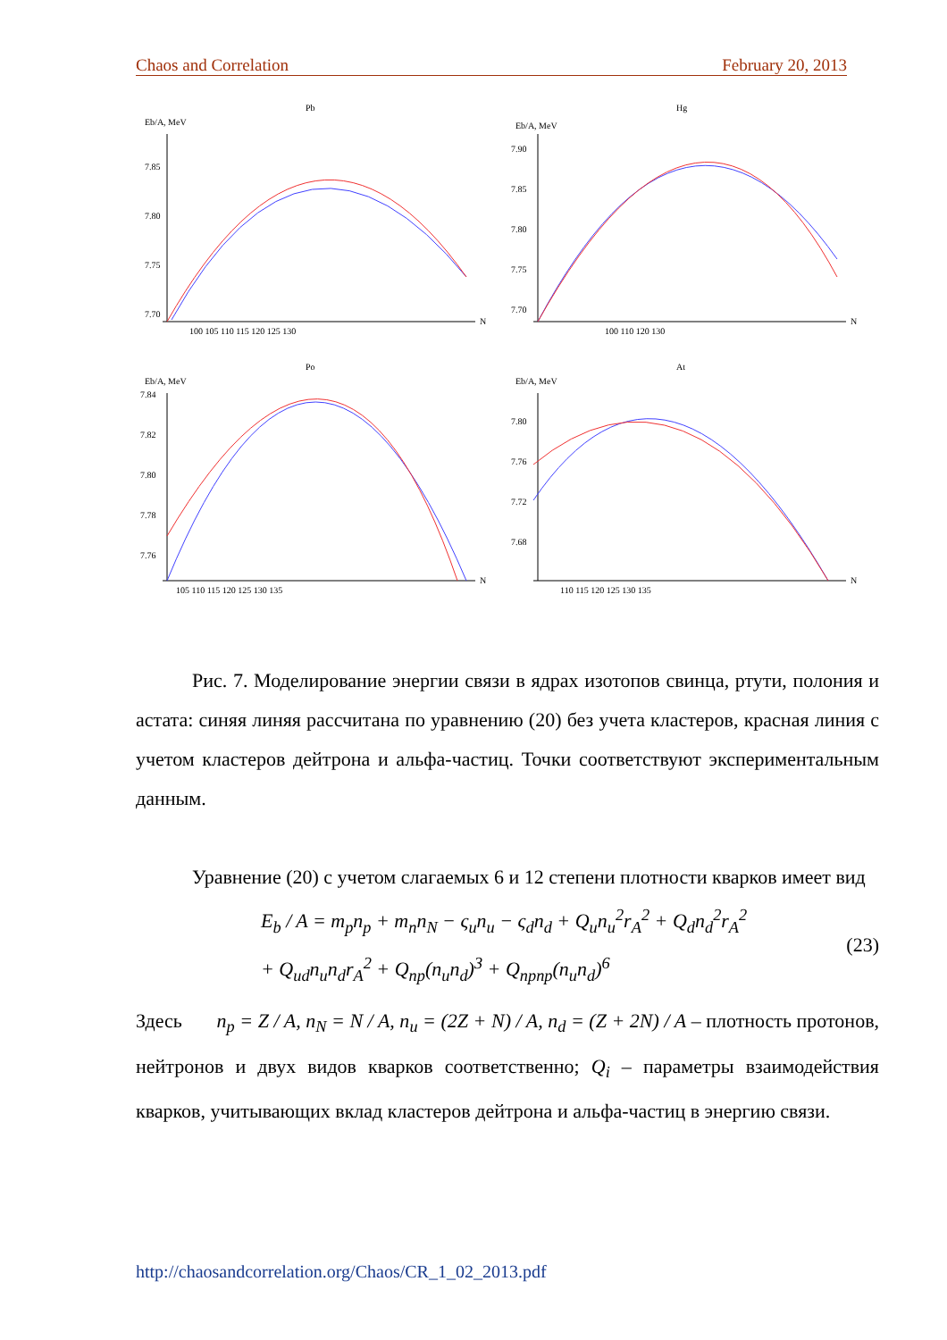Chaos and Correlation February 20, 2013
Pb
Eb/A, MeV
N
7.85
7.80
7.75
7.70
100 105 110 115 120 125 130
Hg
Eb/A, MeV
N
7.90
7.85
7.80
7.75
7.70
100 110 120 130
Po
Eb/A, MeV
N
7.84
7.82
7.80
7.78
7.76
105 110 115 120 125 130 135
At
Eb/A, MeV
N
7.80
7.76
7.72
7.68
110 115 120 125 130 135
Рис. 7. Моделирование энергии связи в ядрах изотопов свинца, ртути, полония и астата: синяя линяя рассчитана по уравнению (20) без учета кластеров, красная линия с учетом кластеров дейтрона и альфа-частиц. Точки соответствуют экспериментальным данным.
Уравнение (20) с учетом слагаемых 6 и 12 степени плотности кварков имеет вид
E<sub>b</sub> / A = m<sub>p</sub>n<sub>p</sub> + m<sub>n</sub>n<sub>N</sub> − ς<sub>u</sub>n<sub>u</sub> − ς<sub>d</sub>n<sub>d</sub> + Q<sub>u</sub>n<sub>u</sub><sup>2</sup>r<sub>A</sub><sup>2</sup> + Q<sub>d</sub>n<sub>d</sub><sup>2</sup>r<sub>A</sub><sup>2</sup>
+ Q<sub>ud</sub>n<sub>u</sub>n<sub>d</sub>r<sub>A</sub><sup>2</sup> + Q<sub>np</sub>(n<sub>u</sub>n<sub>d</sub>)<sup>3</sup> + Q<sub>npnp</sub>(n<sub>u</sub>n<sub>d</sub>)<sup>6</sup>
(23)
Здесь n<sub>p</sub> = Z / A, n<sub>N</sub> = N / A, n<sub>u</sub> = (2Z + N) / A, n<sub>d</sub> = (Z + 2N) / A – плотность протонов, нейтронов и двух видов кварков соответственно; Q<sub>i</sub> – параметры взаимодействия кварков, учитывающих вклад кластеров дейтрона и альфа-частиц в энергию связи.
http://chaosandcorrelation.org/Chaos/CR_1_02_2013.pdf